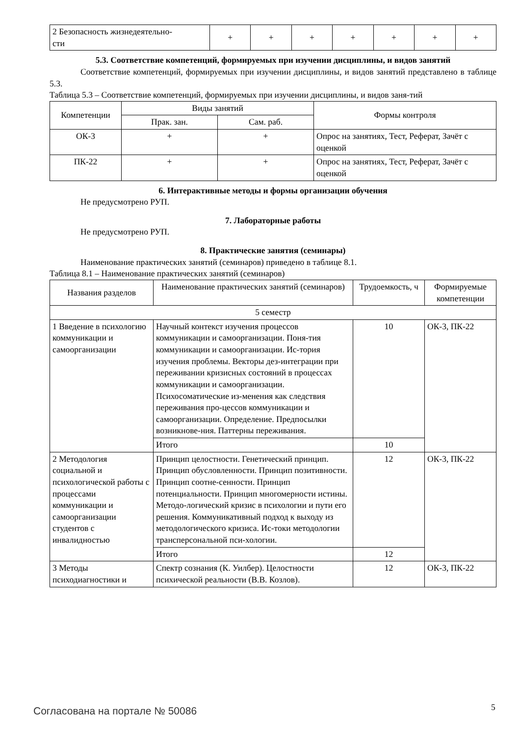| 2 Безопасность жизнедеятельно- сти | + | + | + | + | + | + | + |
5.3. Соответствие компетенций, формируемых при изучении дисциплины, и видов занятий
Соответствие компетенций, формируемых при изучении дисциплины, и видов занятий представлено в таблице 5.3.
Таблица 5.3 – Соответствие компетенций, формируемых при изучении дисциплины, и видов заня-тий
| Компетенции | Виды занятий | | Формы контроля |
| --- | --- | --- | --- |
| | Прак. зан. | Сам. раб. | |
| ОК-3 | + | + | Опрос на занятиях, Тест, Реферат, Зачёт с оценкой |
| ПК-22 | + | + | Опрос на занятиях, Тест, Реферат, Зачёт с оценкой |
6. Интерактивные методы и формы организации обучения
Не предусмотрено РУП.
7. Лабораторные работы
Не предусмотрено РУП.
8. Практические занятия (семинары)
Наименование практических занятий (семинаров) приведено в таблице 8.1.
Таблица 8.1 – Наименование практических занятий (семинаров)
| Названия разделов | Наименование практических занятий (семинаров) | Трудоемкость, ч | Формируемые компетенции |
| --- | --- | --- | --- |
| 5 семестр | | | |
| 1 Введение в психологию коммуникации и самоорганизации | Научный контекст изучения процессов коммуникации и самоорганизации. Поня-тия коммуникации и самоорганизации. Ис-тория изучения проблемы. Векторы дез-интеграции при переживании кризисных состояний в процессах коммуникации и самоорганизации. Психосоматические из-менения как следствия переживания про-цессов коммуникации и самоорганизации. Определение. Предпосылки возникнове-ния. Паттерны переживания. | 10 | ОК-3, ПК-22 |
| | Итого | 10 | |
| 2 Методология социальной и психологической работы с процессами коммуникации и самоорганизации студентов с инвалидностью | Принцип целостности. Генетический принцип. Принцип обусловленности. Принцип позитивности. Принцип соотне-сенности. Принцип потенциальности. Принцип многомерности истины. Методо-логический кризис в психологии и пути его решения. Коммуникативный подход к выходу из методологического кризиса. Ис-токи методологии трансперсональной пси-хологии. | 12 | ОК-3, ПК-22 |
| | Итого | 12 | |
| 3 Методы психодиагностики и | Спектр сознания (К. Уилбер). Целостности психической реальности (В.В. Козлов). | 12 | ОК-3, ПК-22 |
Согласована на портале № 50086 5